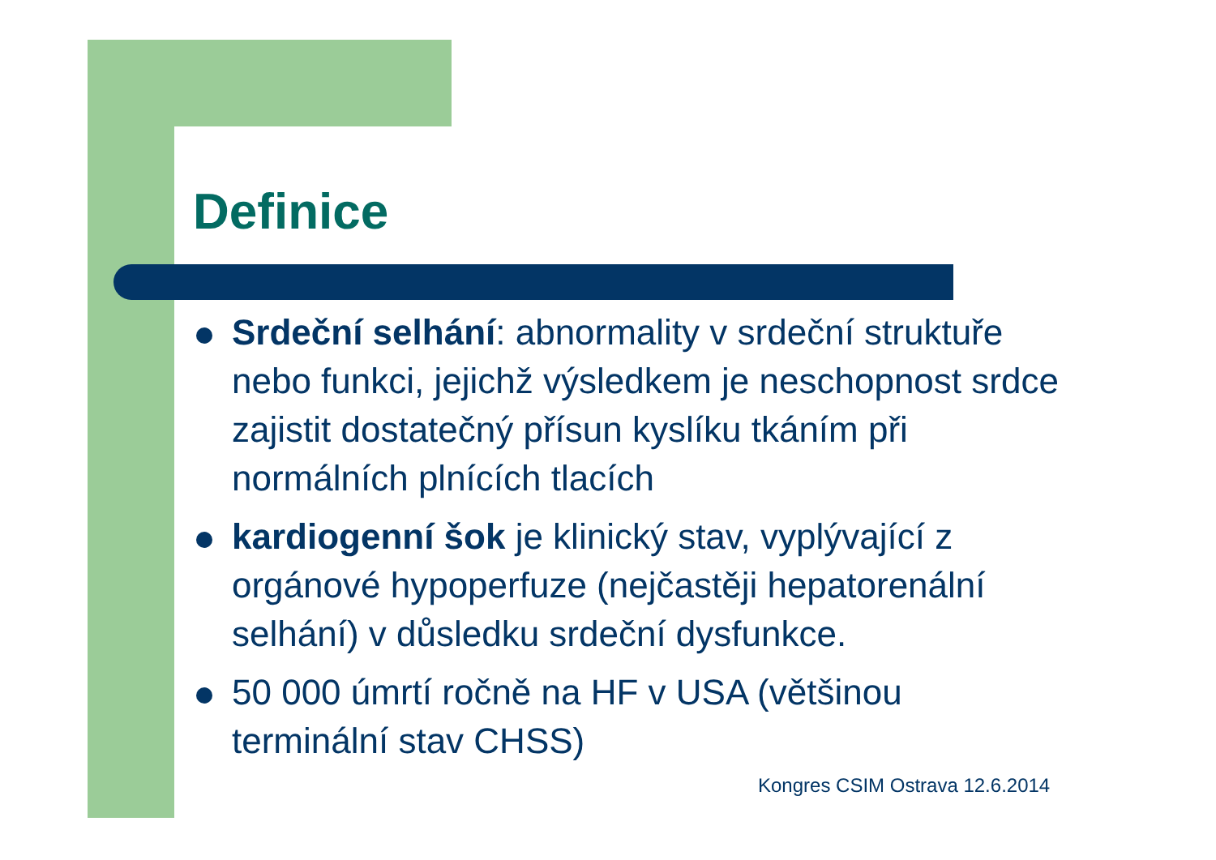Definice
Srdeční selhání: abnormality v srdeční struktuře nebo funkci, jejichž výsledkem je neschopnost srdce zajistit dostatečný přísun kyslíku tkáním při normálních plnících tlacích
kardiogenní šok je klinický stav, vyplývající z orgánové hypoperfuze (nejčastěji hepatorenální selhání) v důsledku srdeční dysfunkce.
50 000 úmrtí ročně na HF v USA (většinou terminální stav CHSS)
Kongres CSIM Ostrava 12.6.2014